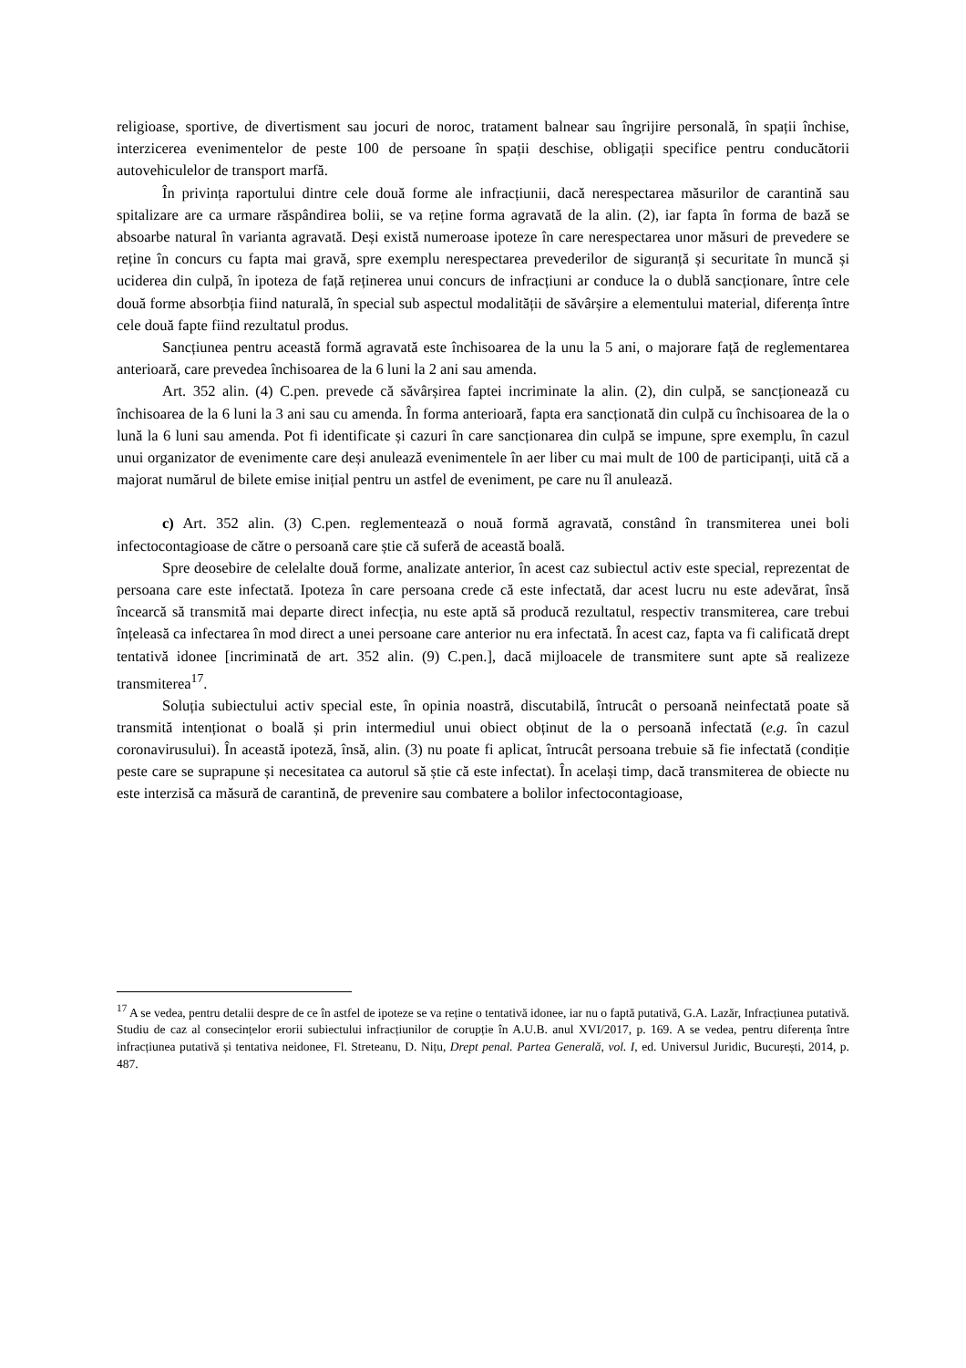religioase, sportive, de divertisment sau jocuri de noroc, tratament balnear sau îngrijire personală, în spații închise, interzicerea evenimentelor de peste 100 de persoane în spații deschise, obligații specifice pentru conducătorii autovehiculelor de transport marfă.
În privința raportului dintre cele două forme ale infracțiunii, dacă nerespectarea măsurilor de carantină sau spitalizare are ca urmare răspândirea bolii, se va reține forma agravată de la alin. (2), iar fapta în forma de bază se absoarbe natural în varianta agravată. Deși există numeroase ipoteze în care nerespectarea unor măsuri de prevedere se reține în concurs cu fapta mai gravă, spre exemplu nerespectarea prevederilor de siguranță și securitate în muncă și uciderea din culpă, în ipoteza de față reținerea unui concurs de infracțiuni ar conduce la o dublă sancționare, între cele două forme absorbția fiind naturală, în special sub aspectul modalității de săvârșire a elementului material, diferența între cele două fapte fiind rezultatul produs.
Sancțiunea pentru această formă agravată este închisoarea de la unu la 5 ani, o majorare față de reglementarea anterioară, care prevedea închisoarea de la 6 luni la 2 ani sau amenda.
Art. 352 alin. (4) C.pen. prevede că săvârșirea faptei incriminate la alin. (2), din culpă, se sancționează cu închisoarea de la 6 luni la 3 ani sau cu amenda. În forma anterioară, fapta era sancționată din culpă cu închisoarea de la o lună la 6 luni sau amenda. Pot fi identificate și cazuri în care sancționarea din culpă se impune, spre exemplu, în cazul unui organizator de evenimente care deși anulează evenimentele în aer liber cu mai mult de 100 de participanți, uită că a majorat numărul de bilete emise inițial pentru un astfel de eveniment, pe care nu îl anulează.
c) Art. 352 alin. (3) C.pen. reglementează o nouă formă agravată, constând în transmiterea unei boli infectocontagioase de către o persoană care știe că suferă de această boală.
Spre deosebire de celelalte două forme, analizate anterior, în acest caz subiectul activ este special, reprezentat de persoana care este infectată. Ipoteza în care persoana crede că este infectată, dar acest lucru nu este adevărat, însă încearcă să transmită mai departe direct infecția, nu este aptă să producă rezultatul, respectiv transmiterea, care trebui înțeleasă ca infectarea în mod direct a unei persoane care anterior nu era infectată. În acest caz, fapta va fi calificată drept tentativă idonee [incriminată de art. 352 alin. (9) C.pen.], dacă mijloacele de transmitere sunt apte să realizeze transmiterea<sup>17</sup>.
Soluția subiectului activ special este, în opinia noastră, discutabilă, întrucât o persoană neinfectată poate să transmită intenționat o boală și prin intermediul unui obiect obținut de la o persoană infectată (e.g. în cazul coronavirusului). În această ipoteză, însă, alin. (3) nu poate fi aplicat, întrucât persoana trebuie să fie infectată (condiție peste care se suprapune și necesitatea ca autorul să știe că este infectat). În același timp, dacă transmiterea de obiecte nu este interzisă ca măsură de carantină, de prevenire sau combatere a bolilor infectocontagioase,
<sup>17</sup> A se vedea, pentru detalii despre de ce în astfel de ipoteze se va reține o tentativă idonee, iar nu o faptă putativă, G.A. Lazăr, Infracțiunea putativă. Studiu de caz al consecințelor erorii subiectului infracțiunilor de corupție în A.U.B. anul XVI/2017, p. 169. A se vedea, pentru diferența între infracțiunea putativă și tentativa neidonee, Fl. Streteanu, D. Nițu, Drept penal. Partea Generală, vol. I, ed. Universul Juridic, București, 2014, p. 487.